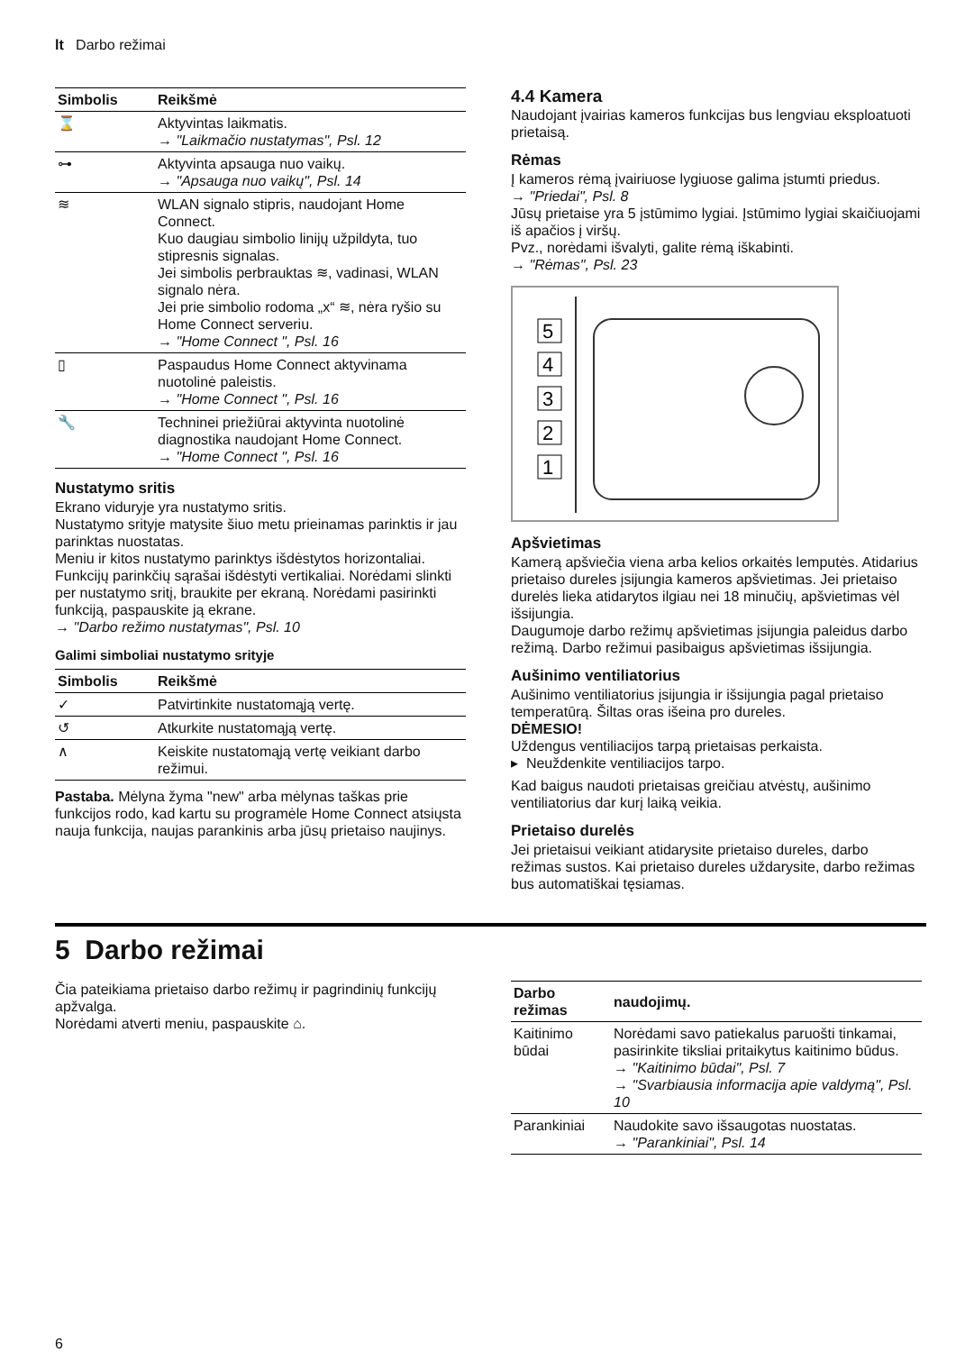lt Darbo režimai
| Simbolis | Reikšmė |
| --- | --- |
| ⌛ | Aktyvintas laikmatis. → "Laikmačio nustatymas", Psl. 12 |
| ⊶ | Aktyvinta apsauga nuo vaikų. → "Apsauga nuo vaikų", Psl. 14 |
| ≋ | WLAN signalo stipris, naudojant Home Connect. Kuo daugiau simbolio linijų užpildyta, tuo stipresnis signalas. Jei simbolis perbrauktas ≋, vadinasi, WLAN signalo nėra. Jei prie simbolio rodoma „x“ ≋, nėra ryšio su Home Connect serveriu. → "Home Connect ", Psl. 16 |
| ▯ | Paspaudus Home Connect aktyvinama nuotolinė paleistis. → "Home Connect ", Psl. 16 |
| 🔧 | Techninei priežiūrai aktyvinta nuotolinė diagnostika naudojant Home Connect. → "Home Connect ", Psl. 16 |
Nustatymo sritis
Ekrano viduryje yra nustatymo sritis.
Nustatymo srityje matysite šiuo metu prieinamas parinktis ir jau parinktas nuostatas.
Meniu ir kitos nustatymo parinktys išdėstytos horizontaliai. Funkcijų parinkčių sąrašai išdėstyti vertikaliai. Norėdami slinkti per nustatymo sritį, braukite per ekraną. Norėdami pasirinkti funkciją, paspauskite ją ekrane.
→ "Darbo režimo nustatymas", Psl. 10
Galimi simboliai nustatymo srityje
| Simbolis | Reikšmė |
| --- | --- |
| ✓ | Patvirtinkite nustatomąją vertę. |
| ↺ | Atkurkite nustatomąją vertę. |
| ∧ | Keiskite nustatomąją vertę veikiant darbo režimui. |
Pastaba. Mėlyna žyma "new" arba mėlynas taškas prie funkcijos rodo, kad kartu su programėle Home Connect atsiųsta nauja funkcija, naujas parankinis arba jūsų prietaiso naujinys.
4.4 Kamera
Naudojant įvairias kameros funkcijas bus lengviau eksploatuoti prietaisą.
Rėmas
Į kameros rėmą įvairiuose lygiuose galima įstumti priedus.
→ "Priedai", Psl. 8
Jūsų prietaise yra 5 įstūmimo lygiai. Įstūmimo lygiai skaičiuojami iš apačios į viršų.
Pvz., norėdami išvalyti, galite rėmą iškabinti.
→ "Rėmas", Psl. 23
5
4
3
2
1
Apšvietimas
Kamerą apšviečia viena arba kelios orkaitės lemputės. Atidarius prietaiso dureles įsijungia kameros apšvietimas. Jei prietaiso durelės lieka atidarytos ilgiau nei 18 minučių, apšvietimas vėl išsijungia.
Daugumoje darbo režimų apšvietimas įsijungia paleidus darbo režimą. Darbo režimui pasibaigus apšvietimas išsijungia.
Aušinimo ventiliatorius
Aušinimo ventiliatorius įsijungia ir išsijungia pagal prietaiso temperatūrą. Šiltas oras išeina pro dureles.
DĖMESIO!
Uždengus ventiliacijos tarpą prietaisas perkaista.
▸ Neuždenkite ventiliacijos tarpo.
Kad baigus naudoti prietaisas greičiau atvėstų, aušinimo ventiliatorius dar kurį laiką veikia.
Prietaiso durelės
Jei prietaisui veikiant atidarysite prietaiso dureles, darbo režimas sustos. Kai prietaiso dureles uždarysite, darbo režimas bus automatiškai tęsiamas.
5 Darbo režimai
Čia pateikiama prietaiso darbo režimų ir pagrindinių funkcijų apžvalga.
Norėdami atverti meniu, paspauskite ⌂.
| Darbo režimas | naudojimų. |
| --- | --- |
| Kaitinimo būdai | Norėdami savo patiekalus paruošti tinkamai, pasirinkite tiksliai pritaikytus kaitinimo būdus. → "Kaitinimo būdai", Psl. 7 → "Svarbiausia informacija apie valdymą", Psl. 10 |
| Parankiniai | Naudokite savo išsaugotas nuostatas. → "Parankiniai", Psl. 14 |
6